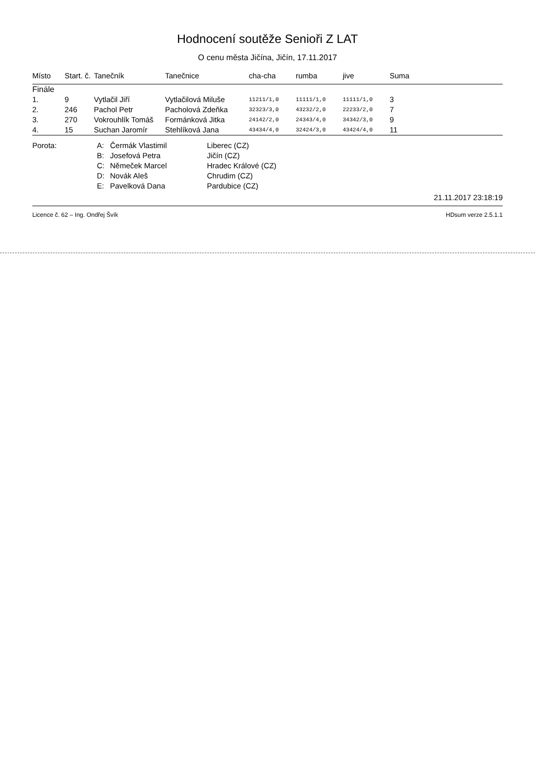Hodnocení soutěže Senioři Z LAT
O cenu města Jičína, Jičín, 17.11.2017
| Místo | Start. č. | Tanečník | Tanečnice | cha-cha | rumba | jive | Suma |
| --- | --- | --- | --- | --- | --- | --- | --- |
| Finále | | | | | | | |
| 1. | 9 | Vytlačil Jiří | Vytlačilová Miluše | 11211/1,0 | 11111/1,0 | 11111/1,0 | 3 |
| 2. | 246 | Pachol Petr | Pacholová Zdeňka | 32323/3,0 | 43232/2,0 | 22233/2,0 | 7 |
| 3. | 270 | Vokrouhlík Tomáš | Formánková Jitka | 24142/2,0 | 24343/4,0 | 34342/3,0 | 9 |
| 4. | 15 | Suchan Jaromír | Stehlíková Jana | 43434/4,0 | 32424/3,0 | 43424/4,0 | 11 |
| Porota: | A: | Čermák Vlastimil | Liberec (CZ) |
| | B: | Josefová Petra | Jičín (CZ) |
| | C: | Němeček Marcel | Hradec Králové (CZ) |
| | D: | Novák Aleš | Chrudim (CZ) |
| | E: | Pavelková Dana | Pardubice (CZ) |
21.11.2017 23:18:19
Licence č. 62 – Ing. Ondřej Švík HDsum verze 2.5.1.1